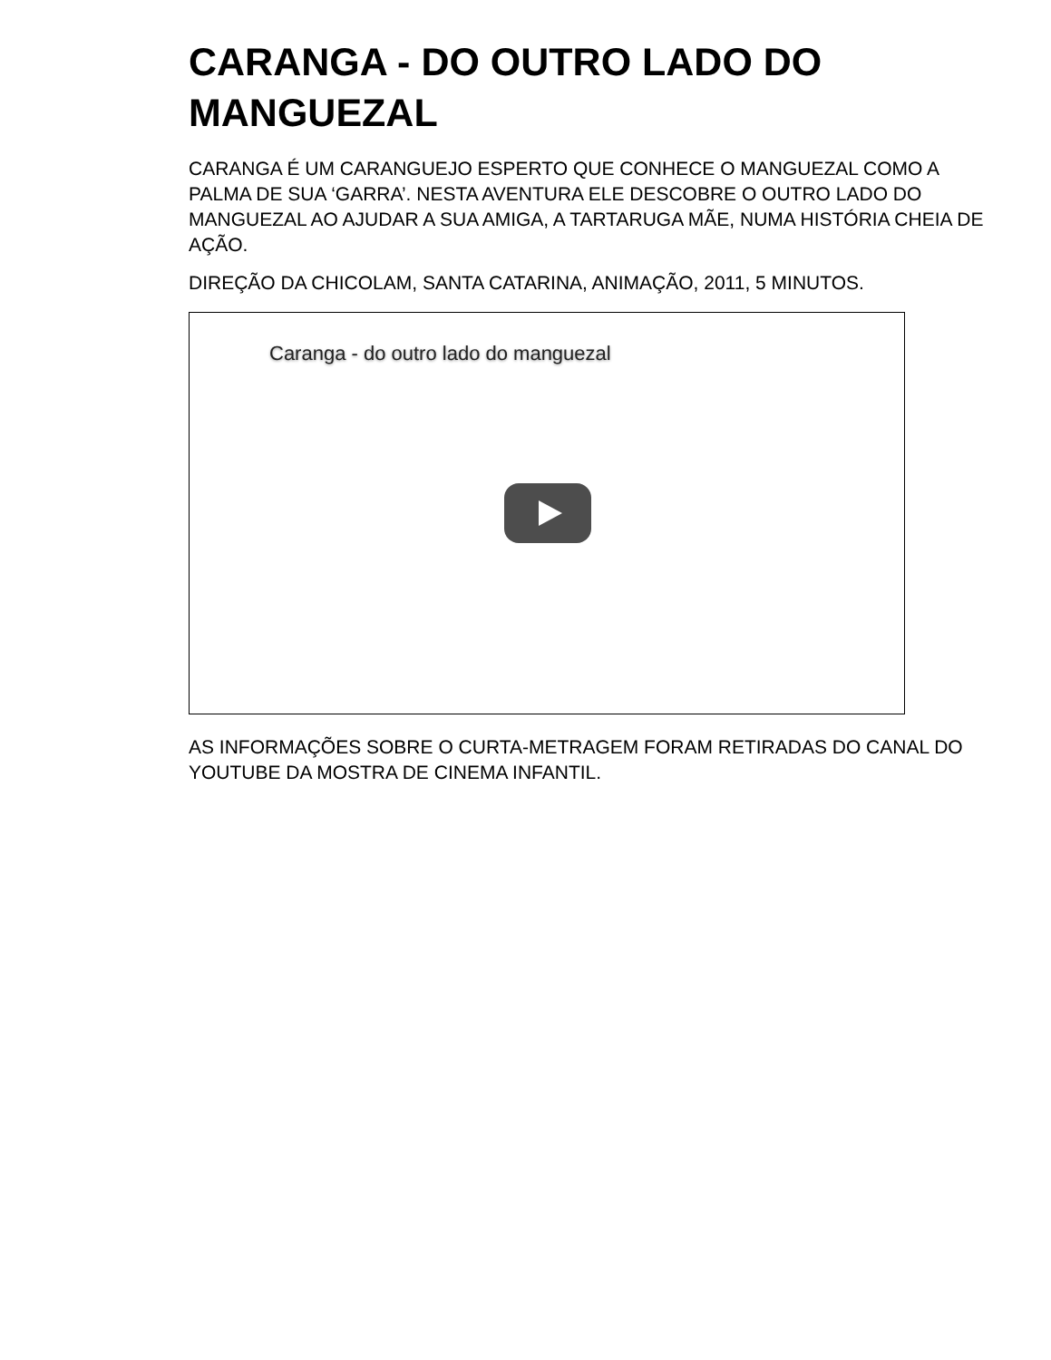CARANGA - DO OUTRO LADO DO MANGUEZAL
CARANGA É UM CARANGUEJO ESPERTO QUE CONHECE O MANGUEZAL COMO A PALMA DE SUA ‘GARRA’. NESTA AVENTURA ELE DESCOBRE O OUTRO LADO DO MANGUEZAL AO AJUDAR A SUA AMIGA, A TARTARUGA MÃE, NUMA HISTÓRIA CHEIA DE AÇÃO.
DIREÇÃO DA CHICOLAM, SANTA CATARINA, ANIMAÇÃO, 2011, 5 MINUTOS.
Caranga - do outro lado do manguezal
AS INFORMAÇÕES SOBRE O CURTA-METRAGEM FORAM RETIRADAS DO CANAL DO YOUTUBE DA MOSTRA DE CINEMA INFANTIL.